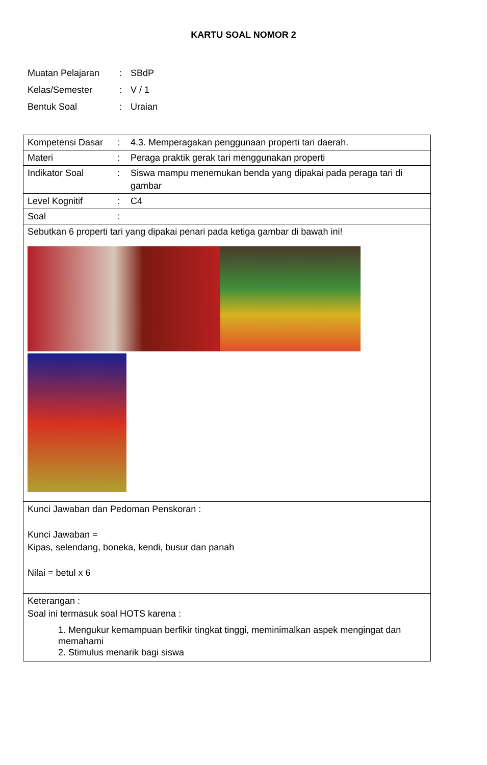KARTU SOAL NOMOR 2
| Muatan Pelajaran | : | SBdP |
| Kelas/Semester | : | V / 1 |
| Bentuk Soal | : | Uraian |
| Kompetensi Dasar | : | 4.3. Memperagakan penggunaan properti tari daerah. |
| Materi | : | Peraga praktik gerak tari menggunakan properti |
| Indikator Soal | : | Siswa mampu menemukan benda yang dipakai pada peraga tari di gambar |
| Level Kognitif | : | C4 |
| Soal | : | |
| Sebutkan 6 properti tari yang dipakai penari pada ketiga gambar di bawah ini! | | |
| Kunci Jawaban dan Pedoman Penskoran : Kunci Jawaban = Kipas, selendang, boneka, kendi, busur dan panah Nilai = betul x 6 | | |
| Keterangan : Soal ini termasuk soal HOTS karena : 1. Mengukur kemampuan berfikir tingkat tinggi, meminimalkan aspek mengingat dan memahami 2. Stimulus menarik bagi siswa | | |